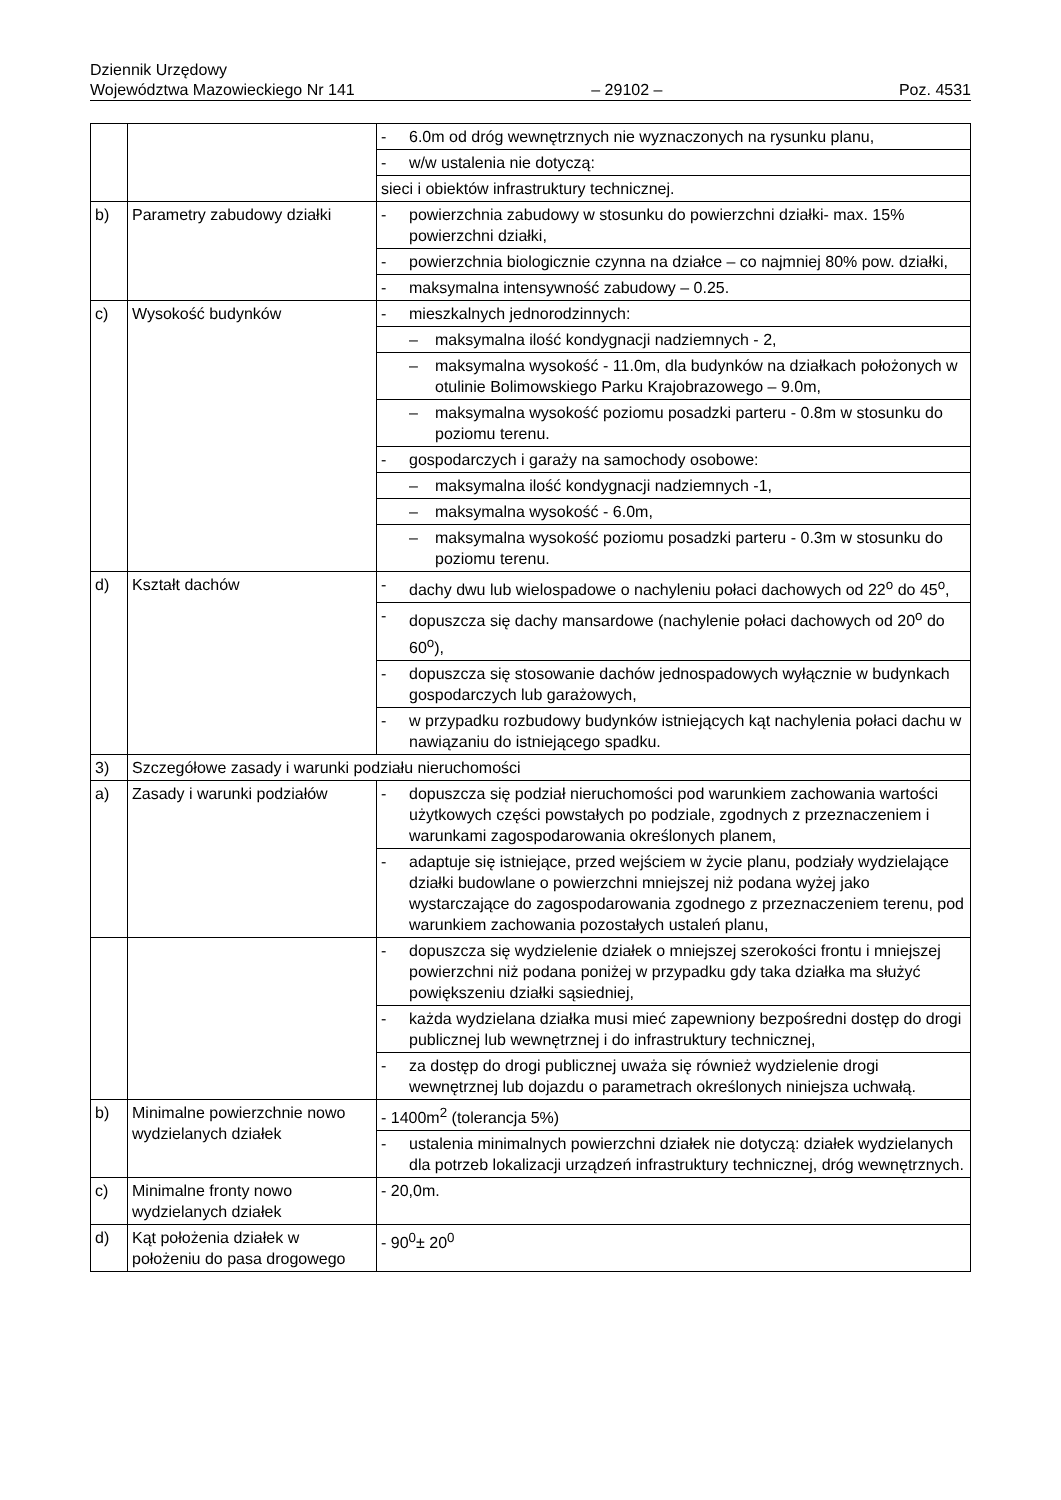Dziennik Urzędowy
Województwa Mazowieckiego Nr 141
– 29102 –
Poz. 4531
| | | - 6.0m od dróg wewnętrznych nie wyznaczonych na rysunku planu, |
| | | - w/w ustalenia nie dotyczą: |
| | | sieci i obiektów infrastruktury technicznej. |
| b) | Parametry zabudowy działki | - powierzchnia zabudowy w stosunku do powierzchni działki- max. 15% powierzchni działki, |
| | | - powierzchnia biologicznie czynna na działce – co najmniej 80% pow. działki, |
| | | - maksymalna intensywność zabudowy – 0.25. |
| c) | Wysokość budynków | - mieszkalnych jednorodzinnych: |
| | | – maksymalna ilość kondygnacji nadziemnych - 2, |
| | | – maksymalna wysokość - 11.0m, dla budynków na działkach położonych w otulinie Bolimowskiego Parku Krajobrazowego – 9.0m, |
| | | – maksymalna wysokość poziomu posadzki parteru - 0.8m w stosunku do poziomu terenu. |
| | | - gospodarczych i garaży na samochody osobowe: |
| | | – maksymalna ilość kondygnacji nadziemnych -1, |
| | | – maksymalna wysokość - 6.0m, |
| | | – maksymalna wysokość poziomu posadzki parteru - 0.3m w stosunku do poziomu terenu. |
| d) | Kształt dachów | - dachy dwu lub wielospadowe o nachyleniu połaci dachowych od 22<sup>o</sup> do 45<sup>o</sup>, |
| | | - dopuszcza się dachy mansardowe (nachylenie połaci dachowych od 20<sup>o</sup> do 60<sup>o</sup>), |
| | | - dopuszcza się stosowanie dachów jednospadowych wyłącznie w budynkach gospodarczych lub garażowych, |
| | | - w przypadku rozbudowy budynków istniejących kąt nachylenia połaci dachu w nawiązaniu do istniejącego spadku. |
| 3) | Szczegółowe zasady i warunki podziału nieruchomości | |
| a) | Zasady i warunki podziałów | - dopuszcza się podział nieruchomości pod warunkiem zachowania wartości użytkowych części powstałych po podziale, zgodnych z przeznaczeniem i warunkami zagospodarowania określonych planem, |
| | | - adaptuje się istniejące, przed wejściem w życie planu, podziały wydzielające działki budowlane o powierzchni mniejszej niż podana wyżej jako wystarczające do zagospodarowania zgodnego z przeznaczeniem terenu, pod warunkiem zachowania pozostałych ustaleń planu, |
| | | - dopuszcza się wydzielenie działek o mniejszej szerokości frontu i mniejszej powierzchni niż podana poniżej w przypadku gdy taka działka ma służyć powiększeniu działki sąsiedniej, |
| | | - każda wydzielana działka musi mieć zapewniony bezpośredni dostęp do drogi publicznej lub wewnętrznej i do infrastruktury technicznej, |
| | | - za dostęp do drogi publicznej uważa się również wydzielenie drogi wewnętrznej lub dojazdu o parametrach określonych niniejsza uchwałą. |
| b) | Minimalne powierzchnie nowo wydzielanych działek | - 1400m<sup>2</sup> (tolerancja 5%) |
| | | - ustalenia minimalnych powierzchni działek nie dotyczą: działek wydzielanych dla potrzeb lokalizacji urządzeń infrastruktury technicznej, dróg wewnętrznych. |
| c) | Minimalne fronty nowo wydzielanych działek | - 20,0m. |
| d) | Kąt położenia działek w położeniu do pasa drogowego | - 90<sup>0</sup>± 20<sup>0</sup> |